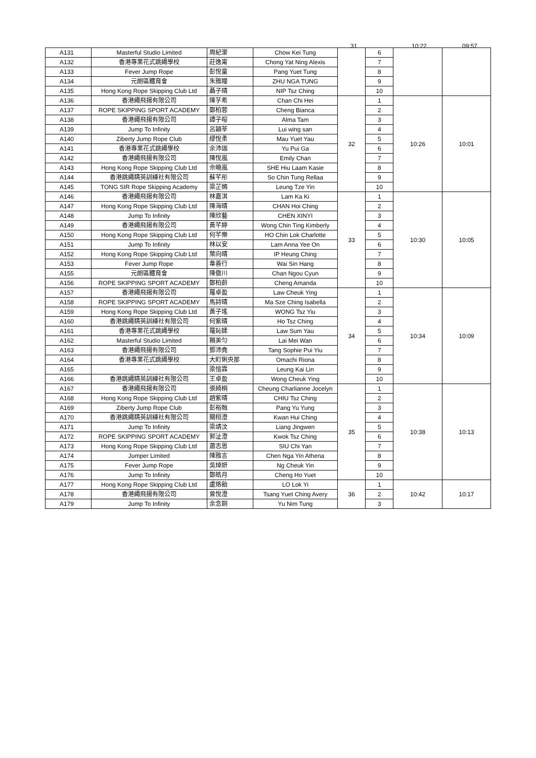31 10:22 09:57
| A131 | Masterful Studio Limited | 周紀瀠 | Chow Kei Tung | | 6 | | |
| A132 | 香港專業花式跳繩學校 | 莊逸甯 | Chong Yat Ning Alexis | | 7 | | |
| A133 | Fever Jump Rope | 彭悅童 | Pang Yuet Tung | | 8 | | |
| A134 | 元朗區體育會 | 朱雅瞳 | ZHU NGA TUNG | | 9 | | |
| A135 | Hong Kong Rope Skipping Club Ltd | 聶子晴 | NIP Tsz Ching | | 10 | | |
| A136 | 香港繩飛揚有限公司 | 陳芓希 | Chan Chi Hei | 32 | 1 | 10:26 | 10:01 |
| A137 | ROPE SKIPPING SPORT ACADEMY | 鄭柏蓉 | Cheng Bianca | | 2 | | |
| A138 | 香港繩飛揚有限公司 | 譚子暄 | Alma Tam | | 3 | | |
| A139 | Jump To Infinity | 呂穎莘 | Lui wing san | | 4 | | |
| A140 | Ziberty Jump Rope Club | 繆悅柔 | Mau Yuet Yau | | 5 | | |
| A141 | 香港專業花式跳繩學校 | 余沛珈 | Yu Pui Ga | | 6 | | |
| A142 | 香港繩飛揚有限公司 | 陳悅嵐 | Emily Chan | | 7 | | |
| A143 | Hong Kong Rope Skipping Club Ltd | 佘曉嵐 | SHE Hiu Laam Kasie | | 8 | | |
| A144 | 香港跳繩精英訓練社有限公司 | 蘇芊彤 | So Chin Tung Rellaa | | 9 | | |
| A145 | TONG SIR Rope Skipping Academy | 梁芷嫣 | Leung Tze Yin | | 10 | | |
| A146 | 香港繩飛揚有限公司 | 林嘉淇 | Lam Ka Ki | 33 | 1 | 10:30 | 10:05 |
| A147 | Hong Kong Rope Skipping Club Ltd | 陳海晴 | CHAN Hoi Ching | | 2 | | |
| A148 | Jump To Infinity | 陳欣藝 | CHEN XINYI | | 3 | | |
| A149 | 香港繩飛揚有限公司 | 黃芊婷 | Wong Chin Ting Kimberly | | 4 | | |
| A150 | Hong Kong Rope Skipping Club Ltd | 何芊樂 | HO Chin Lok Charlotte | | 5 | | |
| A151 | Jump To Infinity | 林以安 | Lam Anna Yee On | | 6 | | |
| A152 | Hong Kong Rope Skipping Club Ltd | 葉向晴 | IP Heung Ching | | 7 | | |
| A153 | Fever Jump Rope | 韋善行 | Wai Sin Hang | | 8 | | |
| A155 | 元朗區體育會 | 陳傲川 | Chan Ngou Cyun | | 9 | | |
| A156 | ROPE SKIPPING SPORT ACADEMY | 鄭柏蔚 | Cheng Amanda | | 10 | | |
| A157 | 香港繩飛揚有限公司 | 羅卓盈 | Law Cheuk Ying | 34 | 1 | 10:34 | 10:09 |
| A158 | ROPE SKIPPING SPORT ACADEMY | 馬詩晴 | Ma Sze Ching Isabella | | 2 | | |
| A159 | Hong Kong Rope Skipping Club Ltd | 黃子瑤 | WONG Tsz Yiu | | 3 | | |
| A160 | 香港跳繩精英訓練社有限公司 | 何紫晴 | Ho Tsz Ching | | 4 | | |
| A161 | 香港專業花式跳繩學校 | 羅鈊鍒 | Law Sum Yau | | 5 | | |
| A162 | Masterful Studio Limited | 賴美勻 | Lai Mei Wan | | 6 | | |
| A163 | 香港繩飛揚有限公司 | 鄧沛堯 | Tang Sophie Pui Yiu | | 7 | | |
| A164 | 香港專業花式跳繩學校 | 大町俐央那 | Omachi Riona | | 8 | | |
| A165 | - | 梁愷霖 | Leung Kai Lin | | 9 | | |
| A166 | 香港跳繩精英訓練社有限公司 | 王卓盈 | Wong Cheuk Ying | | 10 | | |
| A167 | 香港繩飛揚有限公司 | 張綺桐 | Cheung Charlianne Jocelyn | 35 | 1 | 10:38 | 10:13 |
| A168 | Hong Kong Rope Skipping Club Ltd | 趙紫晴 | CHIU Tsz Ching | | 2 | | |
| A169 | Ziberty Jump Rope Club | 彭裕融 | Pang Yu Yung | | 3 | | |
| A170 | 香港跳繩精英訓練社有限公司 | 關栩澄 | Kwan Hui Ching | | 4 | | |
| A171 | Jump To Infinity | 梁靖汶 | Liang Jingwen | | 5 | | |
| A172 | ROPE SKIPPING SPORT ACADEMY | 郭沚澄 | Kwok Tsz Ching | | 6 | | |
| A173 | Hong Kong Rope Skipping Club Ltd | 蕭志恩 | SIU Chi Yan | | 7 | | |
| A174 | Jumper Limited | 陳雅言 | Chen Nga Yin Athena | | 8 | | |
| A175 | Fever Jump Rope | 吳焯妍 | Ng Cheuk Yin | | 9 | | |
| A176 | Jump To Infinity | 鄭皓月 | Cheng Ho Yuet | | 10 | | |
| A177 | Hong Kong Rope Skipping Club Ltd | 盧烙飴 | LO Lok Yi | 36 | 1 | 10:42 | 10:17 |
| A178 | 香港繩飛揚有限公司 | 曾悅澄 | Tsang Yuet Ching Avery | | 2 | | |
| A179 | Jump To Infinity | 余念銅 | Yu Nim Tung | | 3 | | |